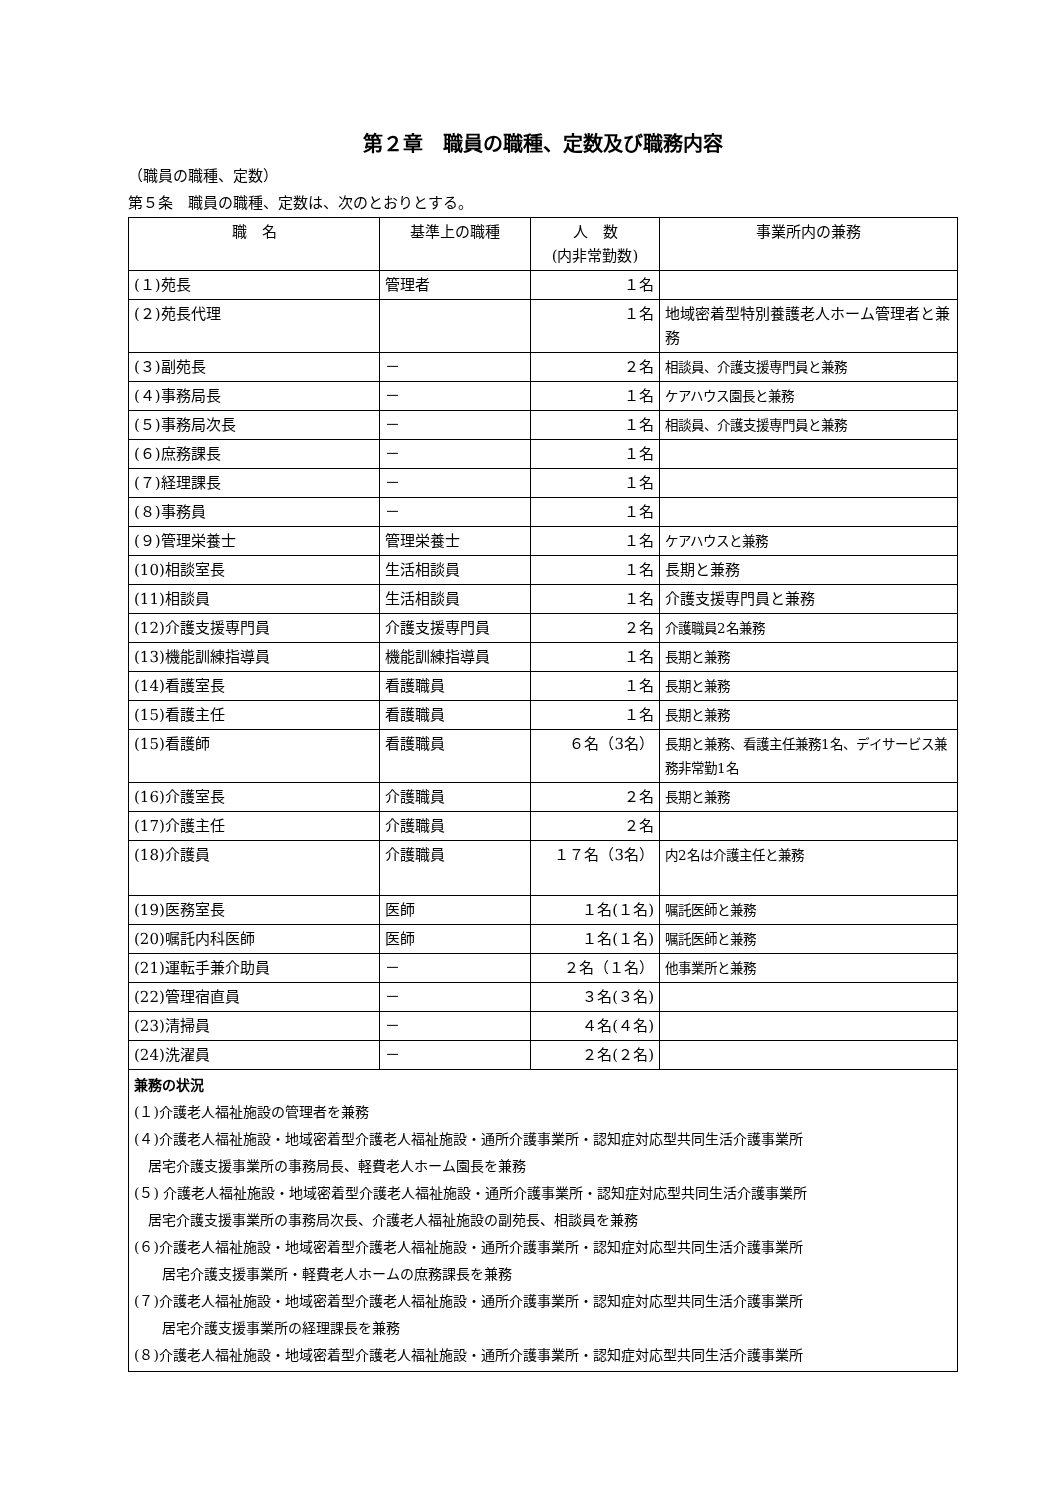第２章　職員の職種、定数及び職務内容
（職員の職種、定数）
第５条　職員の職種、定数は、次のとおりとする。
| 職 名 | 基準上の職種 | 人 数 (内非常勤数) | 事業所内の兼務 |
| --- | --- | --- | --- |
| (１)苑長 | 管理者 | １名 | |
| (２)苑長代理 | | １名 | 地域密着型特別養護老人ホーム管理者と兼務 |
| (３)副苑長 | － | ２名 | 相談員、介護支援専門員と兼務 |
| (４)事務局長 | － | １名 | ケアハウス園長と兼務 |
| (５)事務局次長 | － | １名 | 相談員、介護支援専門員と兼務 |
| (６)庶務課長 | － | １名 | |
| (７)経理課長 | － | １名 | |
| (８)事務員 | － | １名 | |
| (９)管理栄養士 | 管理栄養士 | １名 | ケアハウスと兼務 |
| (10)相談室長 | 生活相談員 | １名 | 長期と兼務 |
| (11)相談員 | 生活相談員 | １名 | 介護支援専門員と兼務 |
| (12)介護支援専門員 | 介護支援専門員 | ２名 | 介護職員2名兼務 |
| (13)機能訓練指導員 | 機能訓練指導員 | １名 | 長期と兼務 |
| (14)看護室長 | 看護職員 | １名 | 長期と兼務 |
| (15)看護主任 | 看護職員 | １名 | 長期と兼務 |
| (15)看護師 | 看護職員 | ６名（3名） | 長期と兼務、看護主任兼務1名、デイサービス兼務非常勤1名 |
| (16)介護室長 | 介護職員 | ２名 | 長期と兼務 |
| (17)介護主任 | 介護職員 | ２名 | |
| (18)介護員 | 介護職員 | １７名（3名） | 内2名は介護主任と兼務 |
| (19)医務室長 | 医師 | １名(１名) | 嘱託医師と兼務 |
| (20)嘱託内科医師 | 医師 | １名(１名) | 嘱託医師と兼務 |
| (21)運転手兼介助員 | － | ２名（１名） | 他事業所と兼務 |
| (22)管理宿直員 | － | ３名(３名) | |
| (23)清掃員 | － | ４名(４名) | |
| (24)洗濯員 | － | ２名(２名) | |
| 兼務の状況 (１)介護老人福祉施設の管理者を兼務 (４)介護老人福祉施設・地域密着型介護老人福祉施設・通所介護事業所・認知症対応型共同生活介護事業所 居宅介護支援事業所の事務局長、軽費老人ホーム園長を兼務 (５) 介護老人福祉施設・地域密着型介護老人福祉施設・通所介護事業所・認知症対応型共同生活介護事業所 居宅介護支援事業所の事務局次長、介護老人福祉施設の副苑長、相談員を兼務 (６)介護老人福祉施設・地域密着型介護老人福祉施設・通所介護事業所・認知症対応型共同生活介護事業所 居宅介護支援事業所・軽費老人ホームの庶務課長を兼務 (７)介護老人福祉施設・地域密着型介護老人福祉施設・通所介護事業所・認知症対応型共同生活介護事業所 居宅介護支援事業所の経理課長を兼務 (８)介護老人福祉施設・地域密着型介護老人福祉施設・通所介護事業所・認知症対応型共同生活介護事業所 | | | |